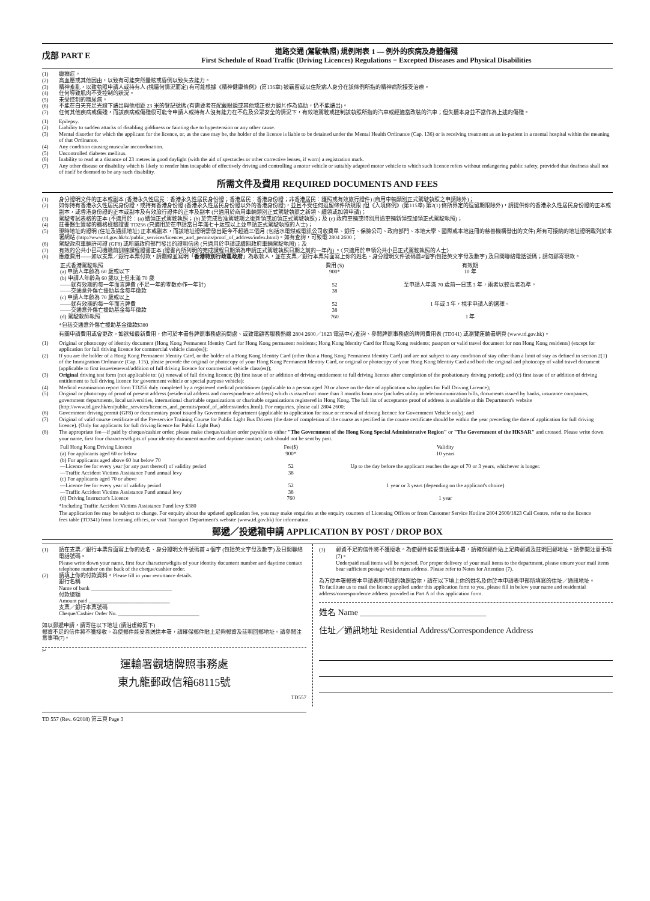戊部 PART E
道路交通 (駕駛執照) 規例附表 1 — 例外的疾病及身體傷殘
First Schedule of Road Traffic (Driving Licences) Regulations − Excepted Diseases and Physical Disabilities
(1) 癲癇症。
(2) 高血壓或其他因由，以致有可能突然暈眩或昏倒以致失去能力。
(3) 精神紊亂，以致執照申請人或持有人 (視屬何情況而定) 有可能根據《精神健康條例》(第136章) 被羈留或以住院病人身分在該條例所指的精神病院接受治療。
(4) 任何導致肌肉不受控制的狀況。
(5) 未受控制的糖尿病。
(6) 不能在白天充足光線下讀出與他相距 23 米的登記號碼 (有需要者在配戴眼鏡或其他矯正視力鏡片作為協助，仍不能讀出)。
(7) 任何其他疾病或傷殘，而該疾病或傷殘很可能令申請人或持有人沒有能力在不危及公眾安全的情況下，有效地駕駛或控制該執照所指的汽車或經適當改裝的汽車；但失聽本身並不當作為上述的傷殘。
(1) Epilepsy.
(2) Liability to sudden attacks of disabling giddiness or fainting due to hypertension or any other cause.
(3) Mental disorder for which the applicant for the licence, or, as the case may be, the holder of the licence is liable to be detained under the Mental Health Ordinance (Cap. 136) or is receiving treatment as an in-patient in a mental hospital within the meaning of that Ordinance.
(4) Any condition causing muscular incoordination.
(5) Uncontrolled diabetes mellitus.
(6) Inability to read at a distance of 23 metres in good daylight (with the aid of spectacles or other corrective lenses, if worn) a registration mark.
(7) Any other disease or disability which is likely to render him incapable of effectively driving and controlling a motor vehicle or suitably adapted motor vehicle to which such licence refers without endangering public safety, provided that deafness shall not of itself be deemed to be any such disability.
所需文件及費用 REQUIRED DOCUMENTS AND FEES
(1) 身分證明文件的正本或副本 (香港永久性居民：香港永久性居民身份證；香港居民：香港身份證；非香港居民：護照或有效旅行證件) (商用車輛類別正式駕駛執照之申請除外)；
(2) 如你持有香港永久性居民身份證，或持有香港身份證 (香港永久性居民身份證以外的香港身份證)，並且不受任何逗留條件所規限 (但《入境條例》(第115章) 第2(1) 條所界定的逗留期限除外)，請提供你的香港永久性居民身份證的正本或副本，或香港身份證的正本或副本及有效旅行證件的正本及副本 (只適用於商用車輛類別正式駕駛執照之新領、續領或加領申請)；
(3) 駕駛考試表格的正本 (不適用於：(a) 續領正式駕駛執照；(b) 於完成暫准駕駛期之後新領或加領正式駕駛執照)；及 (c) 政府車輛或特別用途車輛新領或加領正式駕駛執照)；
(4) 註冊醫生簽發的體格檢驗證書 TD256 (只適用於在申請當日年滿七十歲或以上並申請正式駕駛執照的人士)；
(5) 現時地址的證明 (住址及通訊地址) 正本或副本，而該地址證明需發出距今不超過三個月 (包括水電煤或電訊公司收費單、銀行、保險公司、政府部門、本地大學、國際或本地註冊的慈善機構發出的文件) 所有可接納的地址證明載列於本署網站 (http://www.td.gov.hk/tc/public_services/licences_and_permits/proof_of_address/index.html)。如有查詢，可致電 2804 2600；
(6) 駕駛政府車輛許可證 (GF8) 或所屬政府部門發出的證明信函 (只適用於申請或續期政府車輛駕駛執照)；及
(7) 有效的公共小巴司機職前訓練課程證書正本 (證書內所列明的完成課程日期須為申請正式駕駛執照日期之前的一年內) 。〈只適用於申領公共小巴正式駕駛執照的人士〉
(8) 應繳費用——如以支票／銀行本票付款，請劃線並寫明「 香港特別行政區政府 」為收款人，並在支票／銀行本票背面寫上你的姓名、身分證明文件號碼首4個字(包括英文字母及數字) 及日間聯絡電話號碼；請勿郵寄現款。
| 正式香港駕駛執照 | 費用 ($) | 有效期 |
| (a) 申請人年齡為 60 歲或以下 | 900* | 10 年 |
| (b) 申請人年齡為 60 歲以上但未滿 70 歲 ——就有效期的每一年而言牌費 (不足一年的零數亦作一年計) ——交通意外傷亡援助基金每年徵款 | 52 38 | 至申請人年滿 70 歲前一日或 3 年，兩者以較長者為準。 |
| (c) 申請人年齡為 70 歲或以上 ——就有效期的每一年而言牌費 ——交通意外傷亡援助基金每年徵款 | 52 38 | 1 年或 3 年，視乎申請人的選擇。 |
| (d) 駕駛教師執照 | 760 | 1 年 |
*包括交通意外傷亡援助基金徵款$380
有關申請費用或會更改。如欲知最新費用，你可於本署各牌照事務處詢問處、或致電顧客服務熱線 2804 2600／1823 電話中心查詢、參閱牌照事務處的牌照費用表 (TD341) 或瀏覽運輸署網頁 (www.td.gov.hk)。
(1) Original or photocopy of identity document (Hong Kong Permanent Identity Card for Hong Kong permanent residents; Hong Kong Identity Card for Hong Kong residents; passport or valid travel document for non Hong Kong residents) (except for application for full driving licence for commercial vehicle class(es));
(2) If you are the holder of a Hong Kong Permanent Identity Card, or the holder of a Hong Kong Identity Card (other than a Hong Kong Permanent Identity Card) and are not subject to any condition of stay other than a limit of stay as defined in section 2(1) of the Immigration Ordinance (Cap. 115), please provide the original or photocopy of your Hong Kong Permanent Identity Card, or original or photocopy of your Hong Kong Identity Card and both the original and photocopy of valid travel document (applicable to first issue/renewal/addition of full driving licence for commercial vehicle class(es));
(3) Original driving test form (not applicable to: (a) renewal of full driving licence; (b) first issue of or addition of driving entitlement to full driving licence after completion of the probationary driving period); and (c) first issue of or addition of driving entitlement to full driving licence for government vehicle or special purpose vehicle);
(4) Medical examination report form TD256 duly completed by a registered medical practitioner (applicable to a person aged 70 or above on the date of application who applies for Full Driving Licence);
(5) Original or photocopy of proof of present address (residential address and correspondence address) which is issued not more than 3 months from now (includes utility or telecommunication bills, documents issued by banks, insurance companies, government departments, local universities, international charitable organizations or charitable organizations registered in Hong Kong. The full list of acceptance proof of address is available at this Department's website (http://www.td.gov.hk/en/public_services/licences_and_permits/proof_of_address/index.html). For enquiries, please call 2804 2600;
(6) Government driving permit (GF8) or documentary proof issued by Government department (applicable to application for issue or renewal of driving licence for Government Vehicle only); and
(7) Original of valid course certificate of the Pre-service Training Course for Public Light Bus Drivers (the date of completion of the course as specified in the course certificate should be within the year preceding the date of application for full driving licence). (Only for applicants for full driving licence for Public Light Bus)
(8) The appropriate fee—if paid by cheque/cashier order, please make cheque/cashier order payable to either "The Government of the Hong Kong Special Administrative Region" or "The Government of the HKSAR" and crossed. Please write down your name, first four characters/digits of your identity document number and daytime contact; cash should not be sent by post.
| Full Hong Kong Driving Licence | Fee($) | Validity |
| (a) For applicants aged 60 or below | 900* | 10 years |
| (b) For applicants aged above 60 but below 70 —Licence fee for every year (or any part thereof) of validity period —Traffic Accident Victims Assistance Fund annual levy | 52 38 | Up to the day before the applicant reaches the age of 70 or 3 years, whichever is longer. |
| (c) For applicants aged 70 or above —Licence fee for every year of validity period —Traffic Accident Victims Assistance Fund annual levy | 52 38 | 1 year or 3 years (depending on the applicant's choice) |
| (d) Driving Instructor's Licence | 760 | 1 year |
*Including Traffic Accident Victims Assistance Fund levy $380
The application fee may be subject to change. For enquiry about the updated application fee, you may make enquiries at the enquiry counters of Licensing Offices or from Customer Service Hotline 2804 2600/1823 Call Centre, refer to the licence fees table (TD341) from licensing offices, or visit Transport Department's website (www.td.gov.hk) for information.
郵遞／投遞箱申請 APPLICATION BY POST / DROP BOX
(1) 請在支票／銀行本票背面寫上你的姓名、身分證明文件號碼首 4 個字 (包括英文字母及數字) 及日間聯絡電話號碼。
Please write down your name, first four characters/digits of your identity document number and daytime contact telephone number on the back of the cheque/cashier order.
(2) 請填上你的付款資料。Please fill in your remittance details.
銀行名稱
Name of bank ______________________________
付款總額
Amount paid ______________________________
支票／銀行本票號碼
Cheque/Cashier Order No. ______________________________
如以郵遞申請，請寄往以下地址 (請沿虛線剪下)
郵資不足的信件將不獲接收。為使郵件能妥善送達本署，請確保郵件貼上足夠郵資及註明回郵地址。請參閱注意事項(7)。
✂
運輸署觀塘牌照事務處
東九龍郵政信箱68115號
TD557
(3) 郵資不足的信件將不獲接收。為使郵件能妥善送達本署，請確保郵件貼上足夠郵資及註明回郵地址。請參閱注意事項(7)。
Underpaid mail items will be rejected. For proper delivery of your mail items to the department, please ensure your mail items bear sufficient postage with return address. Please refer to Notes for Attention (7).
為方便本署郵寄本申請表所申請的執照給你，請在以下填上你的姓名及你於本申請表甲部所填寫的住址／通訊地址。
To facilitate us to mail the licence applied under this application form to you, please fill in below your name and residential address/correspondence address provided in Part A of this application form.
姓名 Name ______________________________
住址／通訊地址 Residential Address/Correspondence Address
TD 557 (Rev. 6/2018) 第三頁 Page 3